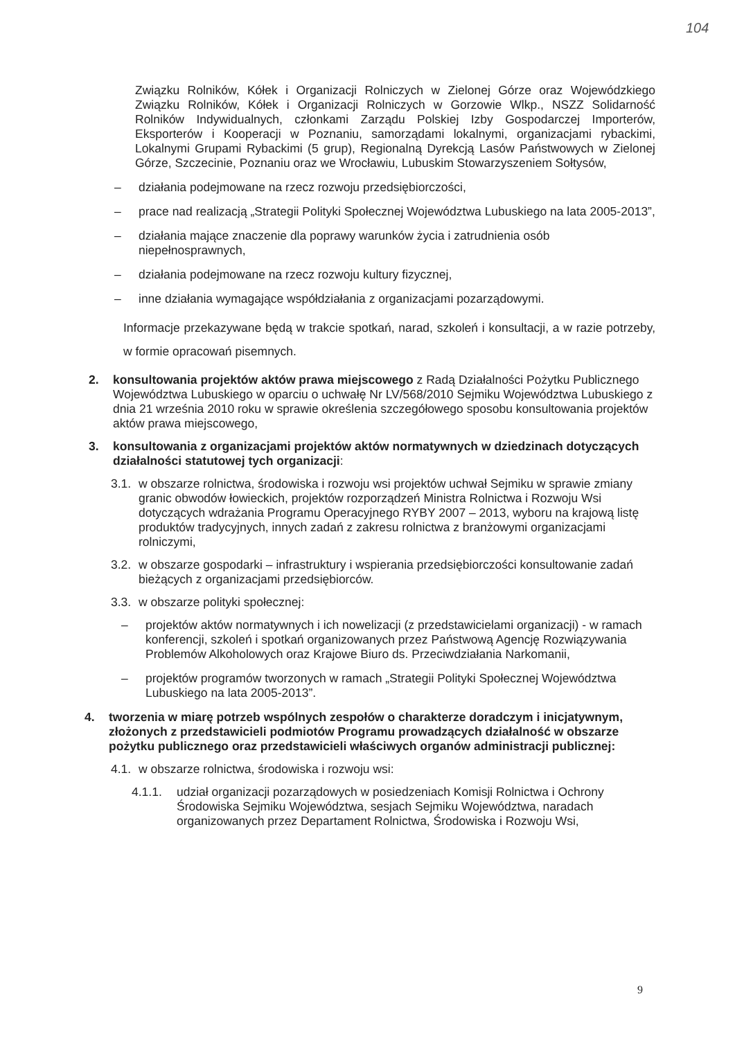104
Związku Rolników, Kółek i Organizacji Rolniczych w Zielonej Górze oraz Wojewódzkiego Związku Rolników, Kółek i Organizacji Rolniczych w Gorzowie Wlkp., NSZZ Solidarność Rolników Indywidualnych, członkami Zarządu Polskiej Izby Gospodarczej Importerów, Eksporterów i Kooperacji w Poznaniu, samorządami lokalnymi, organizacjami rybackimi, Lokalnymi Grupami Rybackimi (5 grup), Regionalną Dyrekcją Lasów Państwowych w Zielonej Górze, Szczecinie, Poznaniu oraz we Wrocławiu, Lubuskim Stowarzyszeniem Sołtysów,
– działania podejmowane na rzecz rozwoju przedsiębiorczości,
– prace nad realizacją „Strategii Polityki Społecznej Województwa Lubuskiego na lata 2005-2013”,
– działania mające znaczenie dla poprawy warunków życia i zatrudnienia osób niepełnosprawnych,
– działania podejmowane na rzecz rozwoju kultury fizycznej,
– inne działania wymagające współdziałania z organizacjami pozarządowymi.
Informacje przekazywane będą w trakcie spotkań, narad, szkoleń i konsultacji, a w razie potrzeby, w formie opracowań pisemnych.
2. konsultowania projektów aktów prawa miejscowego z Radą Działalności Pożytku Publicznego Województwa Lubuskiego w oparciu o uchwałę Nr LV/568/2010 Sejmiku Województwa Lubuskiego z dnia 21 września 2010 roku w sprawie określenia szczegółowego sposobu konsultowania projektów aktów prawa miejscowego,
3. konsultowania z organizacjami projektów aktów normatywnych w dziedzinach dotyczących działalności statutowej tych organizacji:
3.1. w obszarze rolnictwa, środowiska i rozwoju wsi projektów uchwał Sejmiku w sprawie zmiany granic obwodów łowieckich, projektów rozporządzeń Ministra Rolnictwa i Rozwoju Wsi dotyczących wdrażania Programu Operacyjnego RYBY 2007 – 2013, wyboru na krajową listę produktów tradycyjnych, innych zadań z zakresu rolnictwa z branżowymi organizacjami rolniczymi,
3.2. w obszarze gospodarki – infrastruktury i wspierania przedsiębiorczości konsultowanie zadań bieżących z organizacjami przedsiębiorców.
3.3. w obszarze polityki społecznej:
– projektów aktów normatywnych i ich nowelizacji (z przedstawicielami organizacji) - w ramach konferencji, szkoleń i spotkań organizowanych przez Państwową Agencję Rozwiązywania Problemów Alkoholowych oraz Krajowe Biuro ds. Przeciwdziałania Narkomanii,
– projektów programów tworzonych w ramach „Strategii Polityki Społecznej Województwa Lubuskiego na lata 2005-2013”.
4. tworzenia w miarę potrzeb wspólnych zespołów o charakterze doradczym i inicjatywnym, złożonych z przedstawicieli podmiotów Programu prowadzących działalność w obszarze pożytku publicznego oraz przedstawicieli właściwych organów administracji publicznej:
4.1. w obszarze rolnictwa, środowiska i rozwoju wsi:
4.1.1. udział organizacji pozarządowych w posiedzeniach Komisji Rolnictwa i Ochrony Środowiska Sejmiku Województwa, sesjach Sejmiku Województwa, naradach organizowanych przez Departament Rolnictwa, Środowiska i Rozwoju Wsi,
9